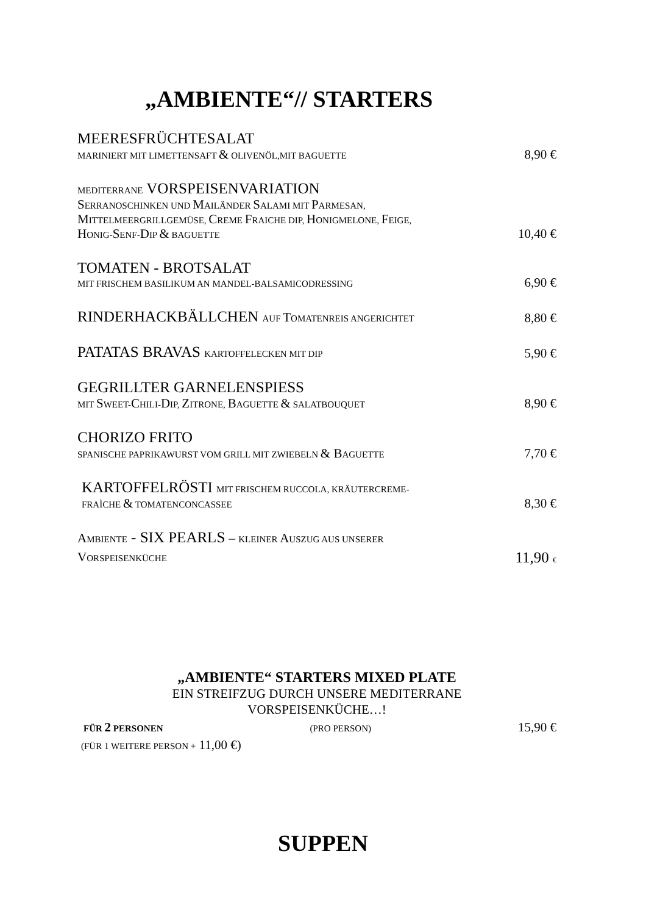„AMBIENTE“// STARTERS
| MEERESFRÜCHTESALAT MARINIERT MIT LIMETTENSAFT & OLIVENÖL,MIT BAGUETTE | 8,90 € |
| MEDITERRANE VORSPEISENVARIATION S ERRANOSCHINKEN UND M AILÄNDER S ALAMI MIT P ARMESAN, M ITTELMEERGRILLGEMÜSE, C REME F RAICHE DIP, H ONIGMELONE, F EIGE, H ONIG- S ENF- D IP & BAGUETTE | 10,40 € |
| TOMATEN - BROTSALAT MIT FRISCHEM BASILIKUM AN MANDEL-BALSAMICODRESSING | 6,90 € |
| RINDERHACKBÄLLCHEN AUF T OMATENREIS ANGERICHTET | 8,80 € |
| PATATAS BRAVAS KARTOFFELECKEN MIT DIP | 5,90 € |
| GEGRILLTER GARNELENSPIESS MIT S WEET- C HILI- D IP, Z ITRONE, B AGUETTE & SALATBOUQUET | 8,90 € |
| CHORIZO FRITO SPANISCHE PAPRIKAWURST VOM GRILL MIT ZWIEBELN & B AGUETTE | 7,70 € |
| KARTOFFELRÖSTI MIT FRISCHEM RUCCOLA, KRÄUTERCREME- FRAÌCHE & TOMATENCONCASSEE | 8,30 € |
| A MBIENTE - SIX PEARLS – KLEINER A USZUG AUS UNSERER V ORSPEISENKÜCHE | 11,90 € |
„AMBIENTE“ STARTERS MIXED PLATE
EIN STREIFZUG DURCH UNSERE MEDITERRANE
VORSPEISENKÜCHE…!
FÜR 2 PERSONEN (PRO PERSON) 15,90 €
(FÜR 1 WEITERE PERSON + 11,00 €)
SUPPEN